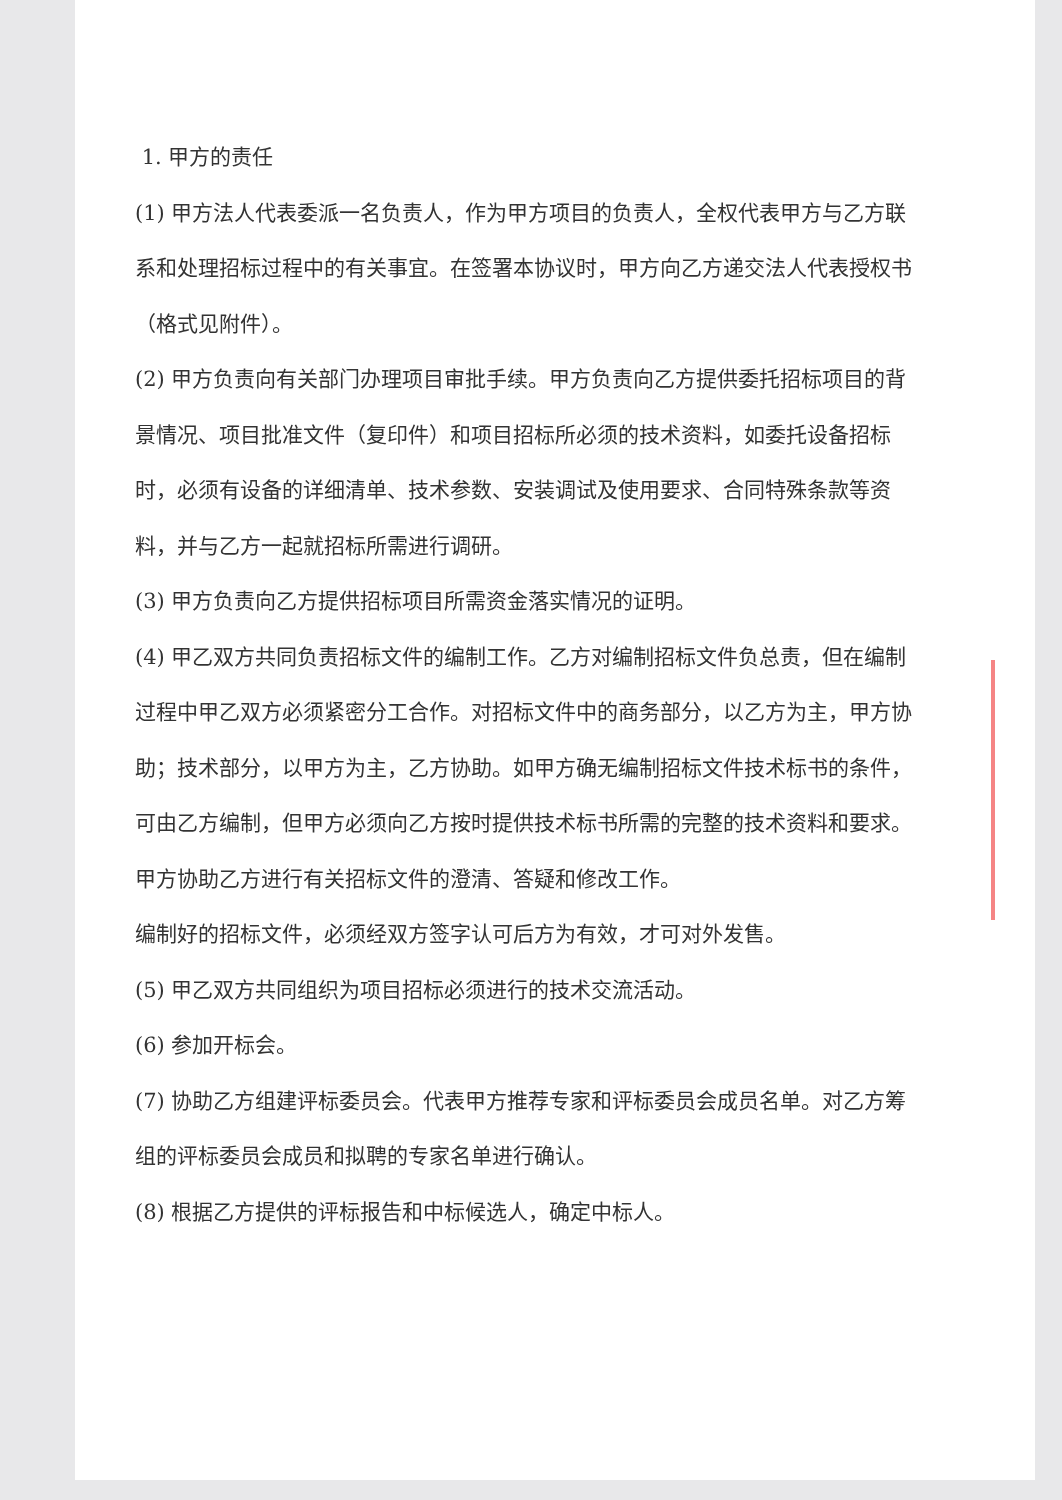1. 甲方的责任
(1) 甲方法人代表委派一名负责人，作为甲方项目的负责人，全权代表甲方与乙方联系和处理招标过程中的有关事宜。在签署本协议时，甲方向乙方递交法人代表授权书（格式见附件）。
(2) 甲方负责向有关部门办理项目审批手续。甲方负责向乙方提供委托招标项目的背景情况、项目批准文件（复印件）和项目招标所必须的技术资料，如委托设备招标时，必须有设备的详细清单、技术参数、安装调试及使用要求、合同特殊条款等资料，并与乙方一起就招标所需进行调研。
(3) 甲方负责向乙方提供招标项目所需资金落实情况的证明。
(4) 甲乙双方共同负责招标文件的编制工作。乙方对编制招标文件负总责，但在编制过程中甲乙双方必须紧密分工合作。对招标文件中的商务部分，以乙方为主，甲方协助；技术部分，以甲方为主，乙方协助。如甲方确无编制招标文件技术标书的条件，可由乙方编制，但甲方必须向乙方按时提供技术标书所需的完整的技术资料和要求。
甲方协助乙方进行有关招标文件的澄清、答疑和修改工作。
编制好的招标文件，必须经双方签字认可后方为有效，才可对外发售。
(5) 甲乙双方共同组织为项目招标必须进行的技术交流活动。
(6) 参加开标会。
(7) 协助乙方组建评标委员会。代表甲方推荐专家和评标委员会成员名单。对乙方筹组的评标委员会成员和拟聘的专家名单进行确认。
(8) 根据乙方提供的评标报告和中标候选人，确定中标人。